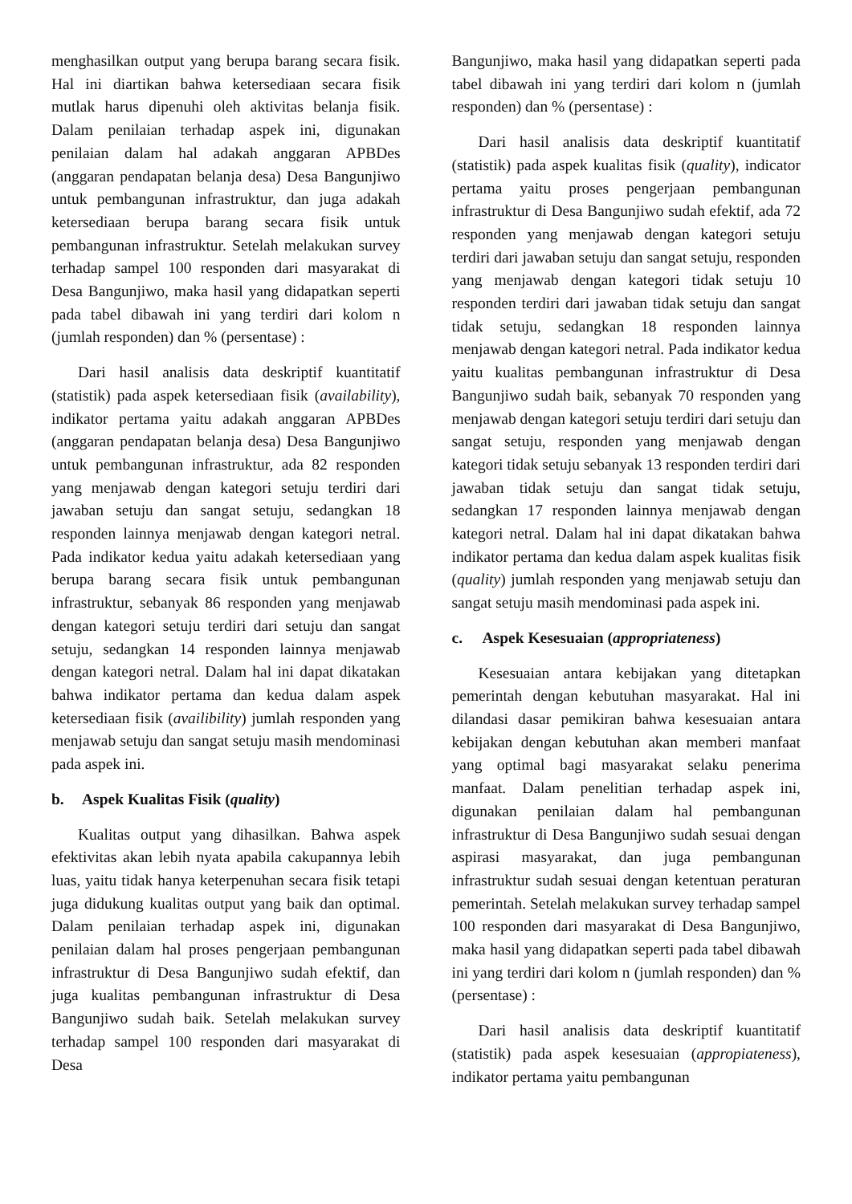menghasilkan output yang berupa barang secara fisik. Hal ini diartikan bahwa ketersediaan secara fisik mutlak harus dipenuhi oleh aktivitas belanja fisik. Dalam penilaian terhadap aspek ini, digunakan penilaian dalam hal adakah anggaran APBDes (anggaran pendapatan belanja desa) Desa Bangunjiwo untuk pembangunan infrastruktur, dan juga adakah ketersediaan berupa barang secara fisik untuk pembangunan infrastruktur. Setelah melakukan survey terhadap sampel 100 responden dari masyarakat di Desa Bangunjiwo, maka hasil yang didapatkan seperti pada tabel dibawah ini yang terdiri dari kolom n (jumlah responden) dan % (persentase) :
Dari hasil analisis data deskriptif kuantitatif (statistik) pada aspek ketersediaan fisik (availability), indikator pertama yaitu adakah anggaran APBDes (anggaran pendapatan belanja desa) Desa Bangunjiwo untuk pembangunan infrastruktur, ada 82 responden yang menjawab dengan kategori setuju terdiri dari jawaban setuju dan sangat setuju, sedangkan 18 responden lainnya menjawab dengan kategori netral. Pada indikator kedua yaitu adakah ketersediaan yang berupa barang secara fisik untuk pembangunan infrastruktur, sebanyak 86 responden yang menjawab dengan kategori setuju terdiri dari setuju dan sangat setuju, sedangkan 14 responden lainnya menjawab dengan kategori netral. Dalam hal ini dapat dikatakan bahwa indikator pertama dan kedua dalam aspek ketersediaan fisik (availibility) jumlah responden yang menjawab setuju dan sangat setuju masih mendominasi pada aspek ini.
b. Aspek Kualitas Fisik (quality)
Kualitas output yang dihasilkan. Bahwa aspek efektivitas akan lebih nyata apabila cakupannya lebih luas, yaitu tidak hanya keterpenuhan secara fisik tetapi juga didukung kualitas output yang baik dan optimal. Dalam penilaian terhadap aspek ini, digunakan penilaian dalam hal proses pengerjaan pembangunan infrastruktur di Desa Bangunjiwo sudah efektif, dan juga kualitas pembangunan infrastruktur di Desa Bangunjiwo sudah baik. Setelah melakukan survey terhadap sampel 100 responden dari masyarakat di Desa
Bangunjiwo, maka hasil yang didapatkan seperti pada tabel dibawah ini yang terdiri dari kolom n (jumlah responden) dan % (persentase) :
Dari hasil analisis data deskriptif kuantitatif (statistik) pada aspek kualitas fisik (quality), indicator pertama yaitu proses pengerjaan pembangunan infrastruktur di Desa Bangunjiwo sudah efektif, ada 72 responden yang menjawab dengan kategori setuju terdiri dari jawaban setuju dan sangat setuju, responden yang menjawab dengan kategori tidak setuju 10 responden terdiri dari jawaban tidak setuju dan sangat tidak setuju, sedangkan 18 responden lainnya menjawab dengan kategori netral. Pada indikator kedua yaitu kualitas pembangunan infrastruktur di Desa Bangunjiwo sudah baik, sebanyak 70 responden yang menjawab dengan kategori setuju terdiri dari setuju dan sangat setuju, responden yang menjawab dengan kategori tidak setuju sebanyak 13 responden terdiri dari jawaban tidak setuju dan sangat tidak setuju, sedangkan 17 responden lainnya menjawab dengan kategori netral. Dalam hal ini dapat dikatakan bahwa indikator pertama dan kedua dalam aspek kualitas fisik (quality) jumlah responden yang menjawab setuju dan sangat setuju masih mendominasi pada aspek ini.
c. Aspek Kesesuaian (appropriateness)
Kesesuaian antara kebijakan yang ditetapkan pemerintah dengan kebutuhan masyarakat. Hal ini dilandasi dasar pemikiran bahwa kesesuaian antara kebijakan dengan kebutuhan akan memberi manfaat yang optimal bagi masyarakat selaku penerima manfaat. Dalam penelitian terhadap aspek ini, digunakan penilaian dalam hal pembangunan infrastruktur di Desa Bangunjiwo sudah sesuai dengan aspirasi masyarakat, dan juga pembangunan infrastruktur sudah sesuai dengan ketentuan peraturan pemerintah. Setelah melakukan survey terhadap sampel 100 responden dari masyarakat di Desa Bangunjiwo, maka hasil yang didapatkan seperti pada tabel dibawah ini yang terdiri dari kolom n (jumlah responden) dan % (persentase) :
Dari hasil analisis data deskriptif kuantitatif (statistik) pada aspek kesesuaian (appropiateness), indikator pertama yaitu pembangunan